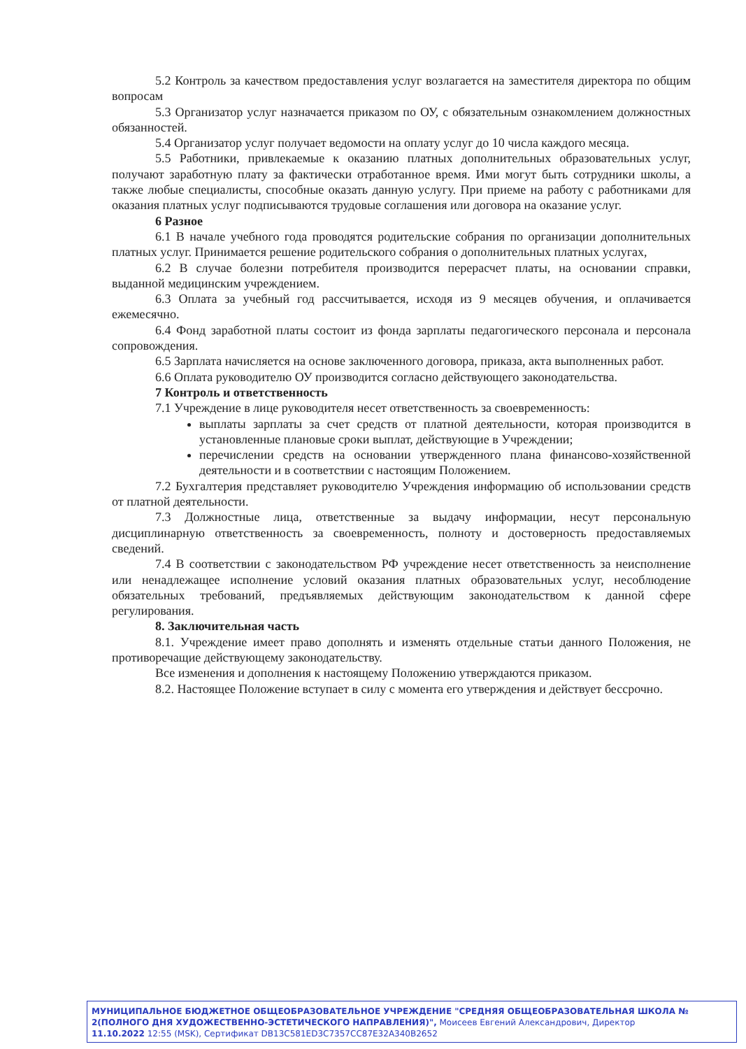5.2 Контроль за качеством предоставления услуг возлагается на заместителя директора по общим вопросам
5.3 Организатор услуг назначается приказом по ОУ, с обязательным ознакомлением должностных обязанностей.
5.4 Организатор услуг получает ведомости на оплату услуг до 10 числа каждого месяца.
5.5 Работники, привлекаемые к оказанию платных дополнительных образовательных услуг, получают заработную плату за фактически отработанное время. Ими могут быть сотрудники школы, а также любые специалисты, способные оказать данную услугу. При приеме на работу с работниками для оказания платных услуг подписываются трудовые соглашения или договора на оказание услуг.
6 Разное
6.1 В начале учебного года проводятся родительские собрания по организации дополнительных платных услуг. Принимается решение родительского собрания о дополнительных платных услугах,
6.2 В случае болезни потребителя производится перерасчет платы, на основании справки, выданной медицинским учреждением.
6.3 Оплата за учебный год рассчитывается, исходя из 9 месяцев обучения, и оплачивается ежемесячно.
6.4 Фонд заработной платы состоит из фонда зарплаты педагогического персонала и персонала сопровождения.
6.5 Зарплата начисляется на основе заключенного договора, приказа, акта выполненных работ.
6.6 Оплата руководителю ОУ производится согласно действующего законодательства.
7 Контроль и ответственность
7.1 Учреждение в лице руководителя несет ответственность за своевременность:
выплаты зарплаты за счет средств от платной деятельности, которая производится в установленные плановые сроки выплат, действующие в Учреждении;
перечислении средств на основании утвержденного плана финансово-хозяйственной деятельности и в соответствии с настоящим Положением.
7.2 Бухгалтерия представляет руководителю Учреждения информацию об использовании средств от платной деятельности.
7.3 Должностные лица, ответственные за выдачу информации, несут персональную дисциплинарную ответственность за своевременность, полноту и достоверность предоставляемых сведений.
7.4 В соответствии с законодательством РФ учреждение несет ответственность за неисполнение или ненадлежащее исполнение условий оказания платных образовательных услуг, несоблюдение обязательных требований, предъявляемых действующим законодательством к данной сфере регулирования.
8. Заключительная часть
8.1. Учреждение имеет право дополнять и изменять отдельные статьи данного Положения, не противоречащие действующему законодательству.
Все изменения и дополнения к настоящему Положению утверждаются приказом.
8.2. Настоящее Положение вступает в силу с момента его утверждения и действует бессрочно.
МУНИЦИПАЛЬНОЕ БЮДЖЕТНОЕ ОБЩЕОБРАЗОВАТЕЛЬНОЕ УЧРЕЖДЕНИЕ "СРЕДНЯЯ ОБЩЕОБРАЗОВАТЕЛЬНАЯ ШКОЛА № 2(ПОЛНОГО ДНЯ ХУДОЖЕСТВЕННО-ЭСТЕТИЧЕСКОГО НАПРАВЛЕНИЯ)", Моисеев Евгений Александрович, Директор
11.10.2022 12:55 (MSK), Сертификат DB13C581ED3C7357CC87E32A340B2652